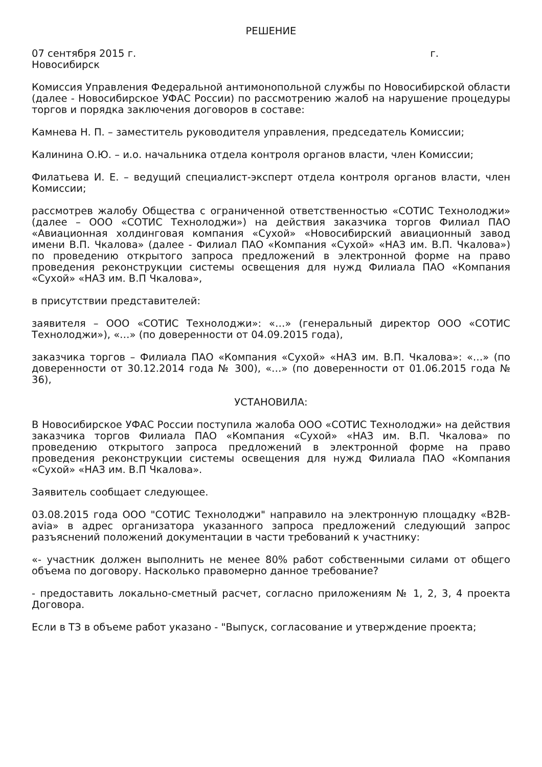РЕШЕНИЕ
07 сентября 2015 г. г.
Новосибирск
Комиссия Управления Федеральной антимонопольной службы по Новосибирской области (далее - Новосибирское УФАС России) по рассмотрению жалоб на нарушение процедуры торгов и порядка заключения договоров в составе:
Камнева Н. П. – заместитель руководителя управления, председатель Комиссии;
Калинина О.Ю. – и.о. начальника отдела контроля органов власти, член Комиссии;
Филатьева И. Е. – ведущий специалист-эксперт отдела контроля органов власти, член Комиссии;
рассмотрев жалобу Общества с ограниченной ответственностью «СОТИС Технолоджи» (далее – ООО «СОТИС Технолоджи») на действия заказчика торгов Филиал ПАО «Авиационная холдинговая компания «Сухой» «Новосибирский авиационный завод имени В.П. Чкалова» (далее - Филиал ПАО «Компания «Сухой» «НАЗ им. В.П. Чкалова») по проведению открытого запроса предложений в электронной форме на право проведения реконструкции системы освещения для нужд Филиала ПАО «Компания «Сухой» «НАЗ им. В.П Чкалова»,
в присутствии представителей:
заявителя – ООО «СОТИС Технолоджи»: «…» (генеральный директор ООО «СОТИС Технолоджи»), «…» (по доверенности от 04.09.2015 года),
заказчика торгов – Филиала ПАО «Компания «Сухой» «НАЗ им. В.П. Чкалова»: «…» (по доверенности от 30.12.2014 года № 300), «…» (по доверенности от 01.06.2015 года № 36),
УСТАНОВИЛА:
В Новосибирское УФАС России поступила жалоба ООО «СОТИС Технолоджи» на действия заказчика торгов Филиала ПАО «Компания «Сухой» «НАЗ им. В.П. Чкалова» по проведению открытого запроса предложений в электронной форме на право проведения реконструкции системы освещения для нужд Филиала ПАО «Компания «Сухой» «НАЗ им. В.П Чкалова».
Заявитель сообщает следующее.
03.08.2015 года ООО "СОТИС Технолоджи" направило на электронную площадку «B2B-avia» в адрес организатора указанного запроса предложений следующий запрос разъяснений положений документации в части требований к участнику:
«- участник должен выполнить не менее 80% работ собственными силами от общего объема по договору. Насколько правомерно данное требование?
- предоставить локально-сметный расчет, согласно приложениям № 1, 2, 3, 4 проекта Договора.
Если в ТЗ в объеме работ указано - "Выпуск, согласование и утверждение проекта;